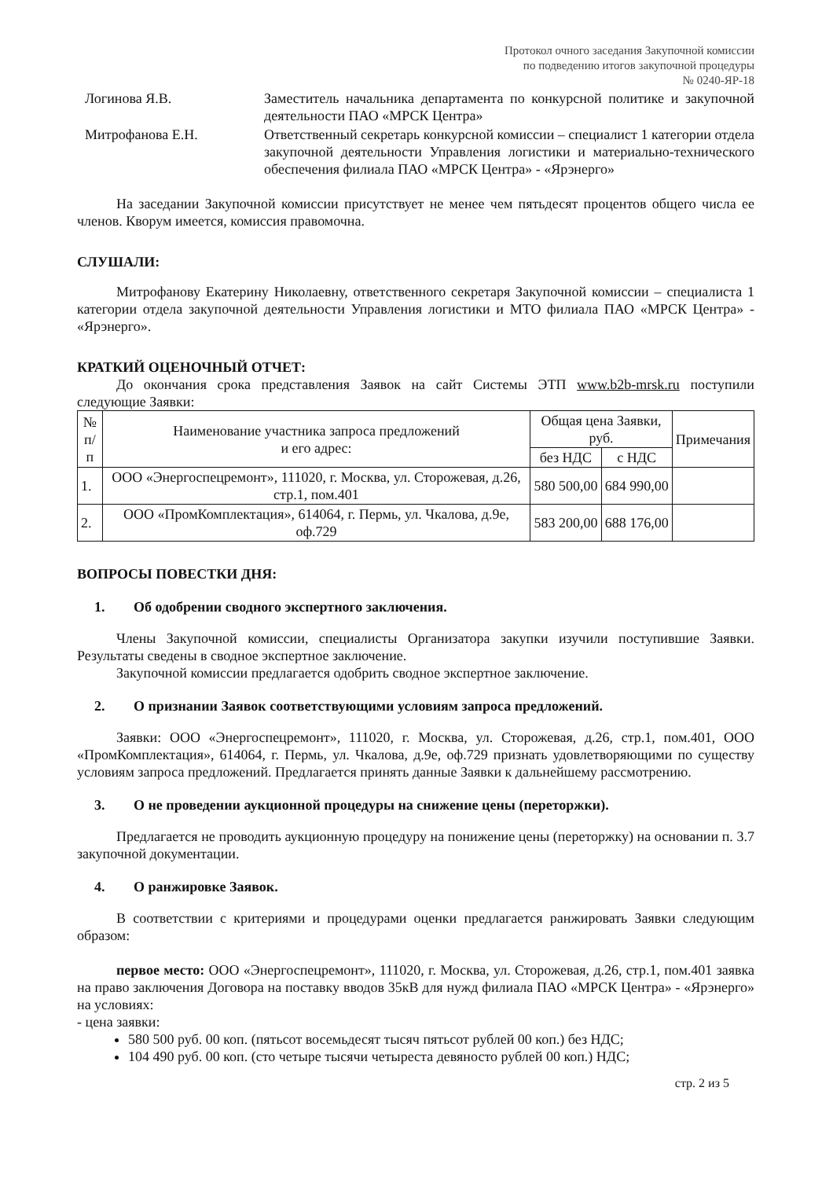Протокол очного заседания Закупочной комиссии
по подведению итогов закупочной процедуры
№ 0240-ЯР-18
Логинова Я.В. Заместитель начальника департамента по конкурсной политике и закупочной деятельности ПАО «МРСК Центра»
Митрофанова Е.Н. Ответственный секретарь конкурсной комиссии – специалист 1 категории отдела закупочной деятельности Управления логистики и материально-технического обеспечения филиала ПАО «МРСК Центра» - «Ярэнерго»
На заседании Закупочной комиссии присутствует не менее чем пятьдесят процентов общего числа ее членов. Кворум имеется, комиссия правомочна.
СЛУШАЛИ:
Митрофанову Екатерину Николаевну, ответственного секретаря Закупочной комиссии – специалиста 1 категории отдела закупочной деятельности Управления логистики и МТО филиала ПАО «МРСК Центра» - «Ярэнерго».
КРАТКИЙ ОЦЕНОЧНЫЙ ОТЧЕТ:
До окончания срока представления Заявок на сайт Системы ЭТП www.b2b-mrsk.ru поступили следующие Заявки:
| № п/п | Наименование участника запроса предложений и его адрес: | Общая цена Заявки, руб. | | Примечания |
| --- | --- | --- | --- | --- |
| | | без НДС | с НДС | |
| 1. | ООО «Энергоспецремонт», 111020, г. Москва, ул. Сторожевая, д.26, стр.1, пом.401 | 580 500,00 | 684 990,00 | |
| 2. | ООО «ПромКомплектация», 614064, г. Пермь, ул. Чкалова, д.9е, оф.729 | 583 200,00 | 688 176,00 | |
ВОПРОСЫ ПОВЕСТКИ ДНЯ:
1. Об одобрении сводного экспертного заключения.
Члены Закупочной комиссии, специалисты Организатора закупки изучили поступившие Заявки. Результаты сведены в сводное экспертное заключение.
Закупочной комиссии предлагается одобрить сводное экспертное заключение.
2. О признании Заявок соответствующими условиям запроса предложений.
Заявки: ООО «Энергоспецремонт», 111020, г. Москва, ул. Сторожевая, д.26, стр.1, пом.401, ООО «ПромКомплектация», 614064, г. Пермь, ул. Чкалова, д.9е, оф.729 признать удовлетворяющими по существу условиям запроса предложений. Предлагается принять данные Заявки к дальнейшему рассмотрению.
3. О не проведении аукционной процедуры на снижение цены (переторжки).
Предлагается не проводить аукционную процедуру на понижение цены (переторжку) на основании п. 3.7 закупочной документации.
4. О ранжировке Заявок.
В соответствии с критериями и процедурами оценки предлагается ранжировать Заявки следующим образом:
первое место: ООО «Энергоспецремонт», 111020, г. Москва, ул. Сторожевая, д.26, стр.1, пом.401 заявка на право заключения Договора на поставку вводов 35кВ для нужд филиала ПАО «МРСК Центра» - «Ярэнерго» на условиях:
- цена заявки:
580 500 руб. 00 коп. (пятьсот восемьдесят тысяч пятьсот рублей 00 коп.) без НДС;
104 490 руб. 00 коп. (сто четыре тысячи четыреста девяносто рублей 00 коп.) НДС;
стр. 2 из 5